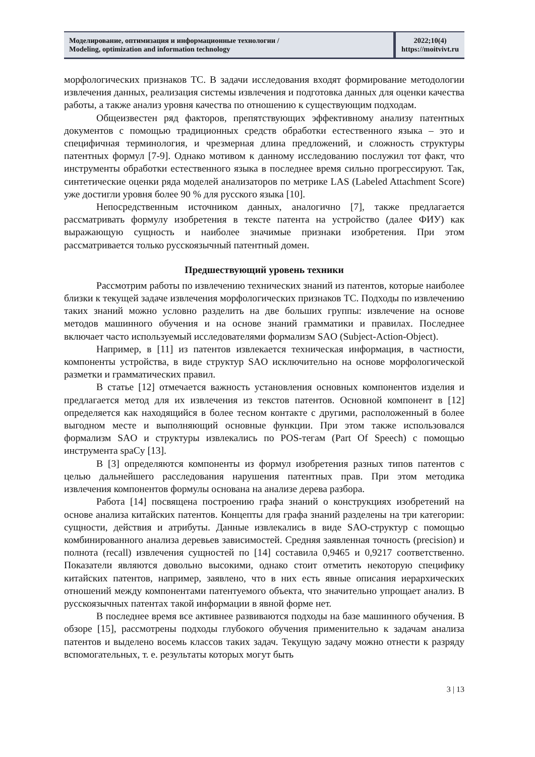Моделирование, оптимизация и информационные технологии /
Modeling, optimization and information technology
2022;10(4)
https://moitvivt.ru
морфологических признаков ТС. В задачи исследования входят формирование методологии извлечения данных, реализация системы извлечения и подготовка данных для оценки качества работы, а также анализ уровня качества по отношению к существующим подходам.
Общеизвестен ряд факторов, препятствующих эффективному анализу патентных документов с помощью традиционных средств обработки естественного языка – это и специфичная терминология, и чрезмерная длина предложений, и сложность структуры патентных формул [7-9]. Однако мотивом к данному исследованию послужил тот факт, что инструменты обработки естественного языка в последнее время сильно прогрессируют. Так, синтетические оценки ряда моделей анализаторов по метрике LAS (Labeled Attachment Score) уже достигли уровня более 90 % для русского языка [10].
Непосредственным источником данных, аналогично [7], также предлагается рассматривать формулу изобретения в тексте патента на устройство (далее ФИУ) как выражающую сущность и наиболее значимые признаки изобретения. При этом рассматривается только русскоязычный патентный домен.
Предшествующий уровень техники
Рассмотрим работы по извлечению технических знаний из патентов, которые наиболее близки к текущей задаче извлечения морфологических признаков ТС. Подходы по извлечению таких знаний можно условно разделить на две больших группы: извлечение на основе методов машинного обучения и на основе знаний грамматики и правилах. Последнее включает часто используемый исследователями формализм SAO (Subject-Action-Object).
Например, в [11] из патентов извлекается техническая информация, в частности, компоненты устройства, в виде структур SAO исключительно на основе морфологической разметки и грамматических правил.
В статье [12] отмечается важность установления основных компонентов изделия и предлагается метод для их извлечения из текстов патентов. Основной компонент в [12] определяется как находящийся в более тесном контакте с другими, расположенный в более выгодном месте и выполняющий основные функции. При этом также использовался формализм SAO и структуры извлекались по POS-тегам (Part Of Speech) с помощью инструмента spaCy [13].
В [3] определяются компоненты из формул изобретения разных типов патентов с целью дальнейшего расследования нарушения патентных прав. При этом методика извлечения компонентов формулы основана на анализе дерева разбора.
Работа [14] посвящена построению графа знаний о конструкциях изобретений на основе анализа китайских патентов. Концепты для графа знаний разделены на три категории: сущности, действия и атрибуты. Данные извлекались в виде SAO-структур с помощью комбинированного анализа деревьев зависимостей. Средняя заявленная точность (precision) и полнота (recall) извлечения сущностей по [14] составила 0,9465 и 0,9217 соответственно. Показатели являются довольно высокими, однако стоит отметить некоторую специфику китайских патентов, например, заявлено, что в них есть явные описания иерархических отношений между компонентами патентуемого объекта, что значительно упрощает анализ. В русскоязычных патентах такой информации в явной форме нет.
В последнее время все активнее развиваются подходы на базе машинного обучения. В обзоре [15], рассмотрены подходы глубокого обучения применительно к задачам анализа патентов и выделено восемь классов таких задач. Текущую задачу можно отнести к разряду вспомогательных, т. е. результаты которых могут быть
3 | 13